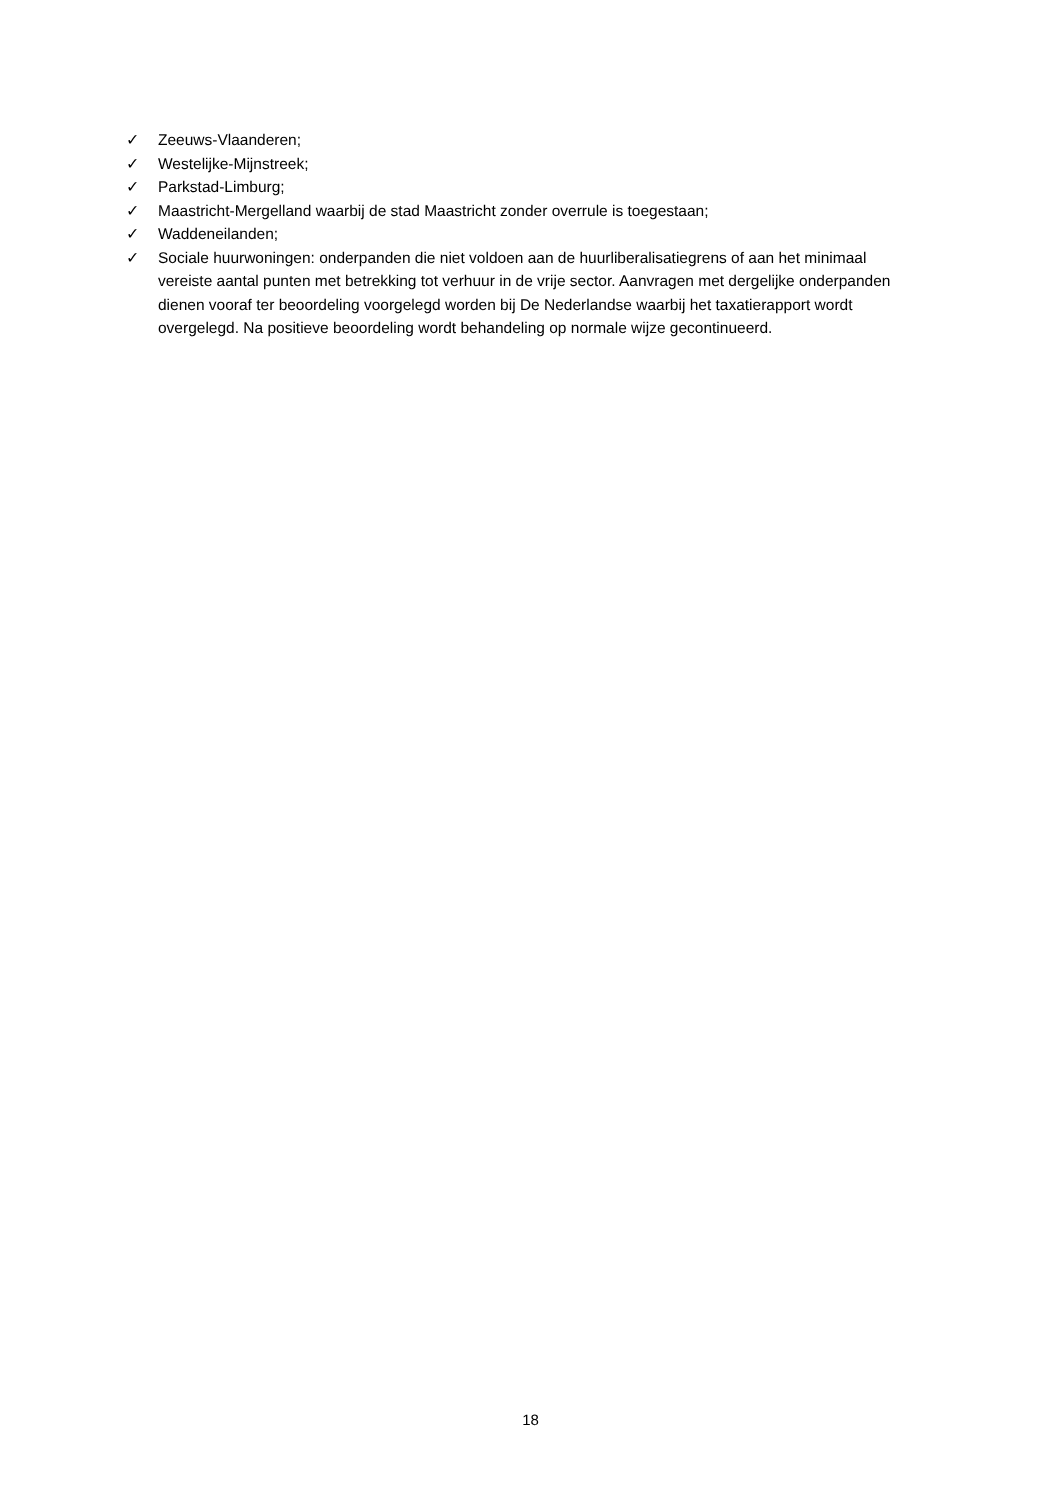✓ Zeeuws-Vlaanderen;
✓ Westelijke-Mijnstreek;
✓ Parkstad-Limburg;
✓ Maastricht-Mergelland waarbij de stad Maastricht zonder overrule is toegestaan;
✓ Waddeneilanden;
✓ Sociale huurwoningen: onderpanden die niet voldoen aan de huurliberalisatiegrens of aan het minimaal vereiste aantal punten met betrekking tot verhuur in de vrije sector. Aanvragen met dergelijke onderpanden dienen vooraf ter beoordeling voorgelegd worden bij De Nederlandse waarbij het taxatierapport wordt overgelegd. Na positieve beoordeling wordt behandeling op normale wijze gecontinueerd.
18